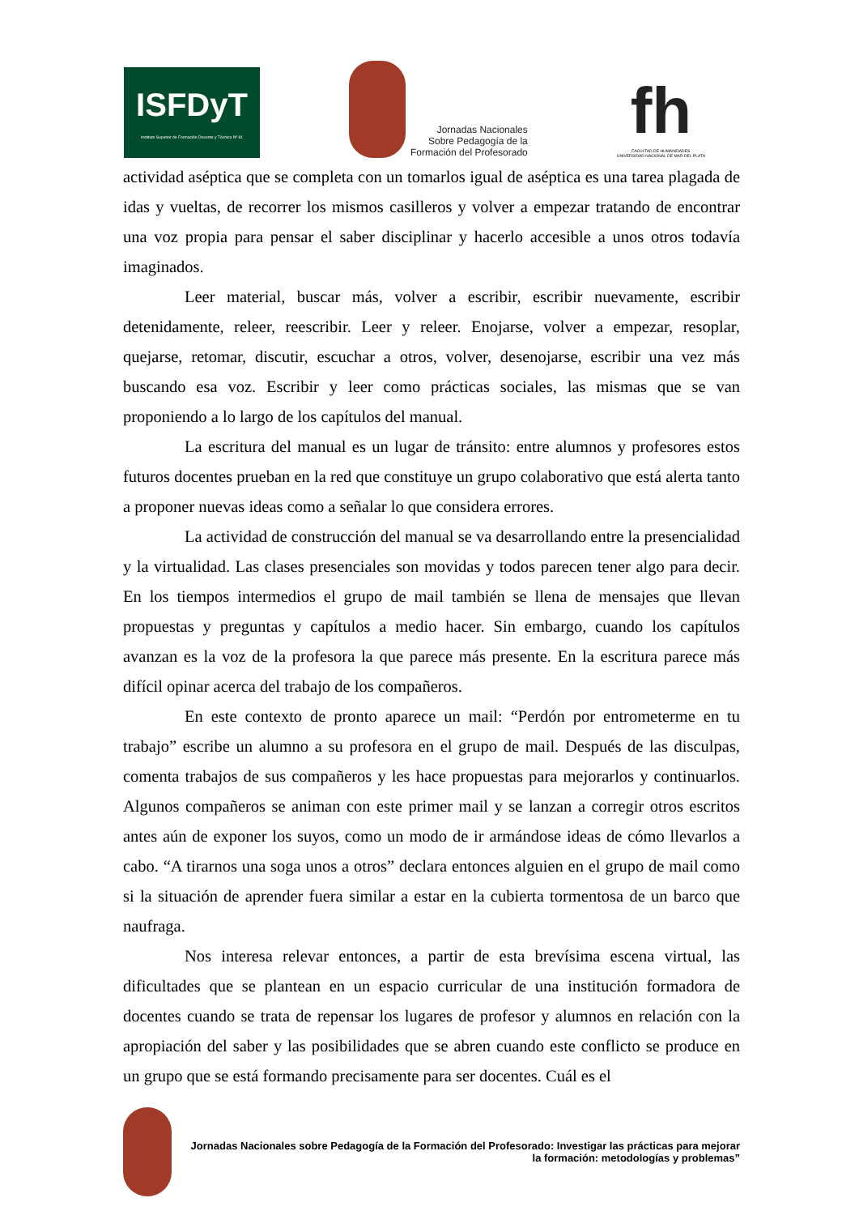ISFDyT
Instituto Superior de Formación Docente y Técnica Nº 81
Jornadas Nacionales
Sobre Pedagogía de la
Formación del Profesorado
fh
FACULTAD DE HUMANIDADES
UNIVERSIDAD NACIONAL DE MAR DEL PLATA
actividad aséptica que se completa con un tomarlos igual de aséptica es una tarea plagada de idas y vueltas, de recorrer los mismos casilleros y volver a empezar tratando de encontrar una voz propia para pensar el saber disciplinar y hacerlo accesible a unos otros todavía imaginados.
Leer material, buscar más, volver a escribir, escribir nuevamente, escribir detenidamente, releer, reescribir. Leer y releer. Enojarse, volver a empezar, resoplar, quejarse, retomar, discutir, escuchar a otros, volver, desenojarse, escribir una vez más buscando esa voz. Escribir y leer como prácticas sociales, las mismas que se van proponiendo a lo largo de los capítulos del manual.
La escritura del manual es un lugar de tránsito: entre alumnos y profesores estos futuros docentes prueban en la red que constituye un grupo colaborativo que está alerta tanto a proponer nuevas ideas como a señalar lo que considera errores.
La actividad de construcción del manual se va desarrollando entre la presencialidad y la virtualidad. Las clases presenciales son movidas y todos parecen tener algo para decir. En los tiempos intermedios el grupo de mail también se llena de mensajes que llevan propuestas y preguntas y capítulos a medio hacer. Sin embargo, cuando los capítulos avanzan es la voz de la profesora la que parece más presente. En la escritura parece más difícil opinar acerca del trabajo de los compañeros.
En este contexto de pronto aparece un mail: “Perdón por entrometerme en tu trabajo” escribe un alumno a su profesora en el grupo de mail. Después de las disculpas, comenta trabajos de sus compañeros y les hace propuestas para mejorarlos y continuarlos. Algunos compañeros se animan con este primer mail y se lanzan a corregir otros escritos antes aún de exponer los suyos, como un modo de ir armándose ideas de cómo llevarlos a cabo. “A tirarnos una soga unos a otros” declara entonces alguien en el grupo de mail como si la situación de aprender fuera similar a estar en la cubierta tormentosa de un barco que naufraga.
Nos interesa relevar entonces, a partir de esta brevísima escena virtual, las dificultades que se plantean en un espacio curricular de una institución formadora de docentes cuando se trata de repensar los lugares de profesor y alumnos en relación con la apropiación del saber y las posibilidades que se abren cuando este conflicto se produce en un grupo que se está formando precisamente para ser docentes. Cuál es el
Jornadas Nacionales sobre Pedagogía de la Formación del Profesorado: Investigar las prácticas para mejorar la formación: metodologías y problemas”